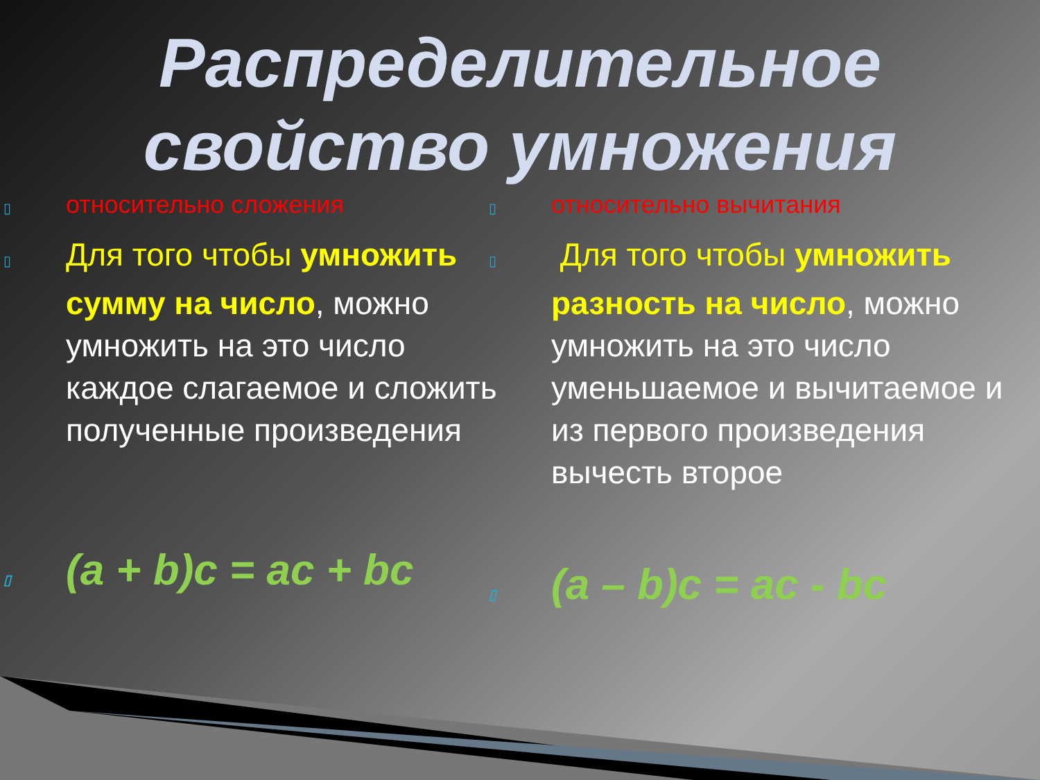Распределительное свойство умножения
▯ относительно сложения
▯ Для того чтобы умножить сумму на число, можно умножить на это число каждое слагаемое и сложить полученные произведения
▯ (a + b)c = ac + bc
▯ относительно вычитания
▯ Для того чтобы умножить разность на число, можно умножить на это число уменьшаемое и вычитаемое и из первого произведения вычесть второе
▯ (a – b)c = ac - bc